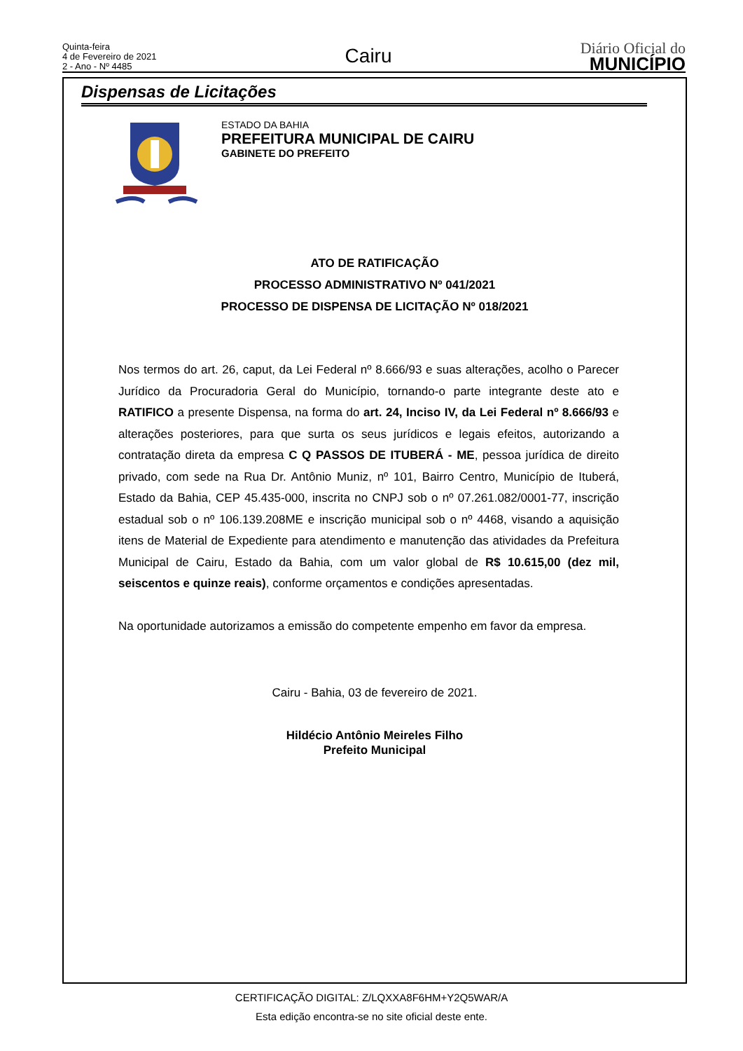Quinta-feira
4 de Fevereiro de 2021
2 - Ano - Nº 4485
Cairu
Diário Oficial do
MUNICÍPIO
Dispensas de Licitações
ESTADO DA BAHIA
PREFEITURA MUNICIPAL DE CAIRU
GABINETE DO PREFEITO
ATO DE RATIFICAÇÃO
PROCESSO ADMINISTRATIVO Nº 041/2021
PROCESSO DE DISPENSA DE LICITAÇÃO Nº 018/2021
Nos termos do art. 26, caput, da Lei Federal nº 8.666/93 e suas alterações, acolho o Parecer Jurídico da Procuradoria Geral do Município, tornando-o parte integrante deste ato e RATIFICO a presente Dispensa, na forma do art. 24, Inciso IV, da Lei Federal nº 8.666/93 e alterações posteriores, para que surta os seus jurídicos e legais efeitos, autorizando a contratação direta da empresa C Q PASSOS DE ITUBERÁ - ME, pessoa jurídica de direito privado, com sede na Rua Dr. Antônio Muniz, nº 101, Bairro Centro, Município de Ituberá, Estado da Bahia, CEP 45.435-000, inscrita no CNPJ sob o nº 07.261.082/0001-77, inscrição estadual sob o nº 106.139.208ME e inscrição municipal sob o nº 4468, visando a aquisição itens de Material de Expediente para atendimento e manutenção das atividades da Prefeitura Municipal de Cairu, Estado da Bahia, com um valor global de R$ 10.615,00 (dez mil, seiscentos e quinze reais), conforme orçamentos e condições apresentadas.
Na oportunidade autorizamos a emissão do competente empenho em favor da empresa.
Cairu - Bahia, 03 de fevereiro de 2021.
Hildécio Antônio Meireles Filho
Prefeito Municipal
CERTIFICAÇÃO DIGITAL: Z/LQXXA8F6HM+Y2Q5WAR/A
Esta edição encontra-se no site oficial deste ente.